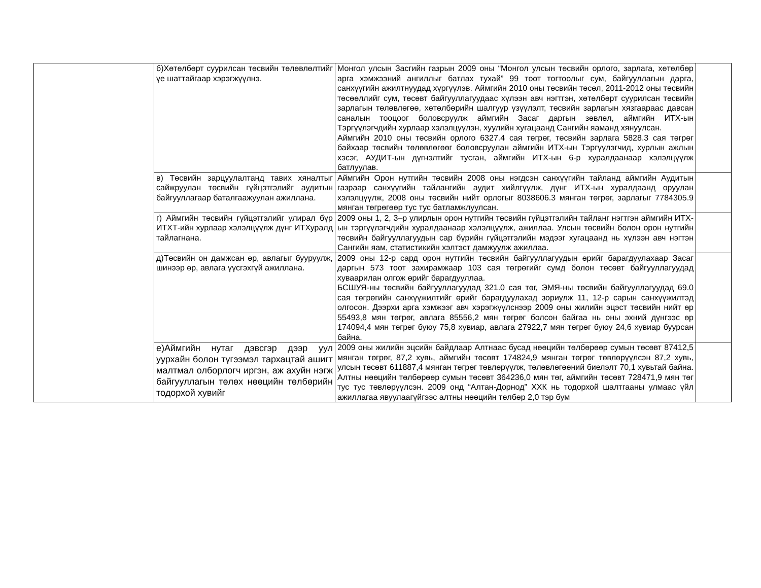| | б)Хөтөлбөрт суурилсан төсвийн төлөвлөлтийг үе шаттайгаар хэрэгжүүлнэ. | Монгол улсын Засгийн газрын 2009 оны “Монгол улсын төсвийн орлого, зарлага, хөтөлбөр арга хэмжээний ангиллыг батлах тухай” 99 тоот тогтоолыг сум, байгууллагын дарга, санхүүгийн ажилтнуудад хүргүүлэв. Аймгийн 2010 оны төсвийн төсөл, 2011-2012 оны төсвийн төсөөллийг сум, төсөвт байгууллагуудаас хүлээн авч нэгтгэн, хөтөлбөрт суурилсан төсвийн зарлагын төлөвлөгөө, хөтөлбөрийн шалгуур үзүүлэлт, төсвийн зарлагын хязгаараас давсан саналын тооцоог боловсруулж аймгийн Засаг даргын зөвлөл, аймгийн ИТХ-ын Тэргүүлэгчдийн хурлаар хэлэлцүүлэн, хуулийн хугацаанд Сангийн яаманд хянуулсан. Аймгийн 2010 оны төсвийн орлого 6327.4 сая төгрөг, төсвийн зарлага 5828.3 сая төгрөг байхаар төсвийн төлөвлөгөөг боловсруулан аймгийн ИТХ-ын Тэргүүлэгчид, хурлын ажлын хэсэг, АУДИТ-ын дүгнэлтийг тусган, аймгийн ИТХ-ын 6-р хуралдаанаар хэлэлцүүлж батлуулав. | |
| | в) Төсвийн зарцуулалтанд тавих хяналтыг сайжруулан төсвийн гүйцэтгэлийг аудитын байгууллагаар баталгаажуулан ажиллана. | Аймгийн Орон нутгийн төсвийн 2008 оны нэгдсэн санхүүгийн тайланд аймгийн Аудитын газраар санхүүгийн тайлангийн аудит хийлгүүлж, дүнг ИТХ-ын хуралдаанд оруулан хэлэлцүүлж, 2008 оны төсвийн нийт орлогыг 8038606.3 мянган төгрөг, зарлагыг 7784305.9 мянган төгрөгөөр тус тус батламжлуулсан. | |
| | г) Аймгийн төсвийн гүйцэтгэлийг улирал бүр ИТХТ-ийн хурлаар хэлэлцүүлж дүнг ИТХуралд тайлагнана. | 2009 оны 1, 2, 3–р улирлын орон нутгийн төсвийн гүйцэтгэлийн тайланг нэгтгэн аймгийн ИТХ-ын тэргүүлэгчдийн хуралдаанаар хэлэлцүүлж, ажиллаа. Улсын төсвийн болон орон нутгийн төсвийн байгууллагуудын сар бүрийн гүйцэтгэлийн мэдээг хугацаанд нь хүлээн авч нэгтэн Сангийн яам, статистикийн хэлтэст дамжуулж ажиллаа. | |
| | д)Төсвийн он дамжсан өр, авлагыг бууруулж, шинээр өр, авлага үүсгэхгүй ажиллана. | 2009 оны 12-р сард орон нутгийн төсвийн байгууллагуудын өрийг барагдуулахаар Засаг даргын 573 тоот захирамжаар 103 сая төгрөгийг сумд болон төсөвт байгууллагуудад хуваарилан олгож өрийг барагдууллаа. БСШУЯ-ны төсвийн байгууллагуудад 321.0 сая төг, ЭМЯ-ны төсвийн байгууллагуудад 69.0 сая төгрөгийн санхүүжилтийг өрийг барагдуулахад зориулж 11, 12-р сарын санхүүжилтэд олгосон. Дээрхи арга хэмжээг авч хэрэгжүүлснээр 2009 оны жилийн эцэст төсвийн нийт өр 55493,8 мян төгрөг, авлага 85556,2 мян төгрөг болсон байгаа нь оны эхний дүнгээс өр 174094,4 мян төгрөг буюу 75,8 хувиар, авлага 27922,7 мян төгрөг буюу 24,6 хувиар буурсан байна. | |
| | е)Аймгийн нутаг дэвсгэр дээр уул уурхайн болон түгээмэл тархацтай ашигт малтмал олборлогч иргэн, аж ахуйн нэгж байгууллагын төлөх нөөцийн төлбөрийн тодорхой хувийг | 2009 оны жилийн эцсийн байдлаар Алтнаас бусад нөөцийн төлбөрөөр сумын төсөвт 87412,5 мянган төгрөг, 87,2 хувь, аймгийн төсөвт 174824,9 мянган төгрөг төвлөрүүлсэн 87,2 хувь, улсын төсөвт 611887,4 мянган төгрөг төвлөрүүлж, төлөвлөгөөний биелэлт 70,1 хувьтай байна. Алтны нөөцийн төлбөрөөр сумын төсөвт 364236,0 мян төг, аймгийн төсөвт 728471,9 мян төг тус тус төвлөрүүлсэн. 2009 онд “Алтан-Дорнод” ХХК нь тодорхой шалтгааны улмаас үйл ажиллагаа явуулаагүйгээс алтны нөөцийн төлбөр 2,0 тэр бум | |